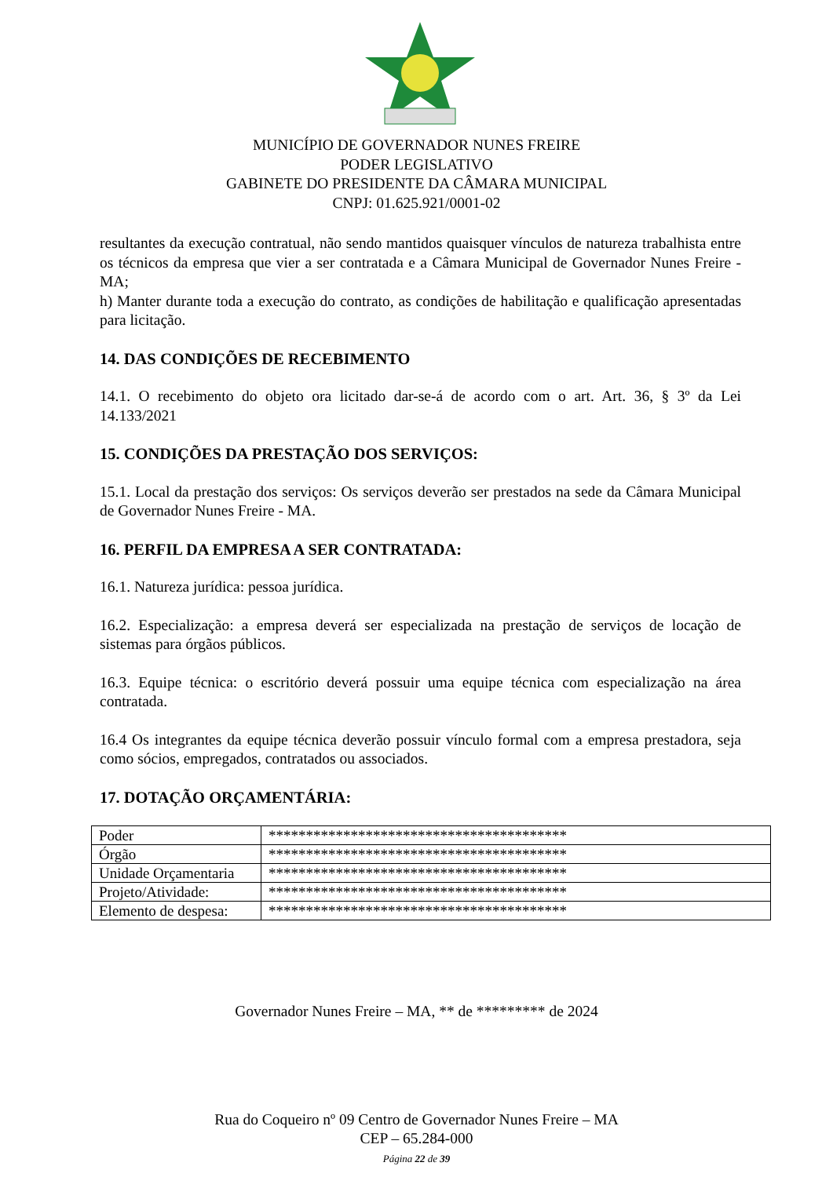MUNICÍPIO DE GOVERNADOR NUNES FREIRE
PODER LEGISLATIVO
GABINETE DO PRESIDENTE DA CÂMARA MUNICIPAL
CNPJ: 01.625.921/0001-02
resultantes da execução contratual, não sendo mantidos quaisquer vínculos de natureza trabalhista entre os técnicos da empresa que vier a ser contratada e a Câmara Municipal de Governador Nunes Freire - MA;
h) Manter durante toda a execução do contrato, as condições de habilitação e qualificação apresentadas para licitação.
14. DAS CONDIÇÕES DE RECEBIMENTO
14.1. O recebimento do objeto ora licitado dar-se-á de acordo com o art. Art. 36, § 3º da Lei 14.133/2021
15. CONDIÇÕES DA PRESTAÇÃO DOS SERVIÇOS:
15.1. Local da prestação dos serviços: Os serviços deverão ser prestados na sede da Câmara Municipal de Governador Nunes Freire - MA.
16. PERFIL DA EMPRESA A SER CONTRATADA:
16.1. Natureza jurídica: pessoa jurídica.
16.2. Especialização: a empresa deverá ser especializada na prestação de serviços de locação de sistemas para órgãos públicos.
16.3. Equipe técnica: o escritório deverá possuir uma equipe técnica com especialização na área contratada.
16.4 Os integrantes da equipe técnica deverão possuir vínculo formal com a empresa prestadora, seja como sócios, empregados, contratados ou associados.
17. DOTAÇÃO ORÇAMENTÁRIA:
| Poder | **************************************** |
| Órgão | **************************************** |
| Unidade Orçamentaria | **************************************** |
| Projeto/Atividade: | **************************************** |
| Elemento de despesa: | **************************************** |
Governador Nunes Freire – MA, ** de ********* de 2024
Rua do Coqueiro nº 09 Centro de Governador Nunes Freire – MA
CEP – 65.284-000
Página 22 de 39